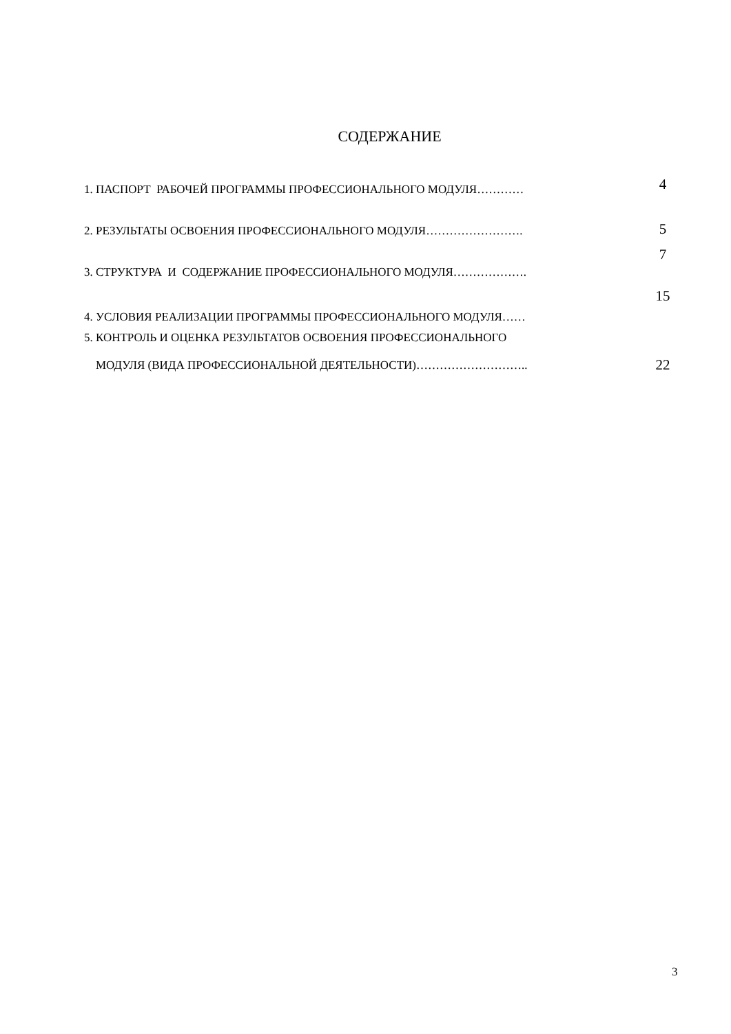СОДЕРЖАНИЕ
| 1. ПАСПОРТ РАБОЧЕЙ ПРОГРАММЫ ПРОФЕССИОНАЛЬНОГО МОДУЛЯ………… | 4 |
| 2. РЕЗУЛЬТАТЫ ОСВОЕНИЯ ПРОФЕССИОНАЛЬНОГО МОДУЛЯ……………………. | 5 |
| 3. СТРУКТУРА И СОДЕРЖАНИЕ ПРОФЕССИОНАЛЬНОГО МОДУЛЯ………………. | 7 |
| 4. УСЛОВИЯ РЕАЛИЗАЦИИ ПРОГРАММЫ ПРОФЕССИОНАЛЬНОГО МОДУЛЯ…… | 15 |
| 5. КОНТРОЛЬ И ОЦЕНКА РЕЗУЛЬТАТОВ ОСВОЕНИЯ ПРОФЕССИОНАЛЬНОГО МОДУЛЯ (ВИДА ПРОФЕССИОНАЛЬНОЙ ДЕЯТЕЛЬНОСТИ)……………………….. | 22 |
3